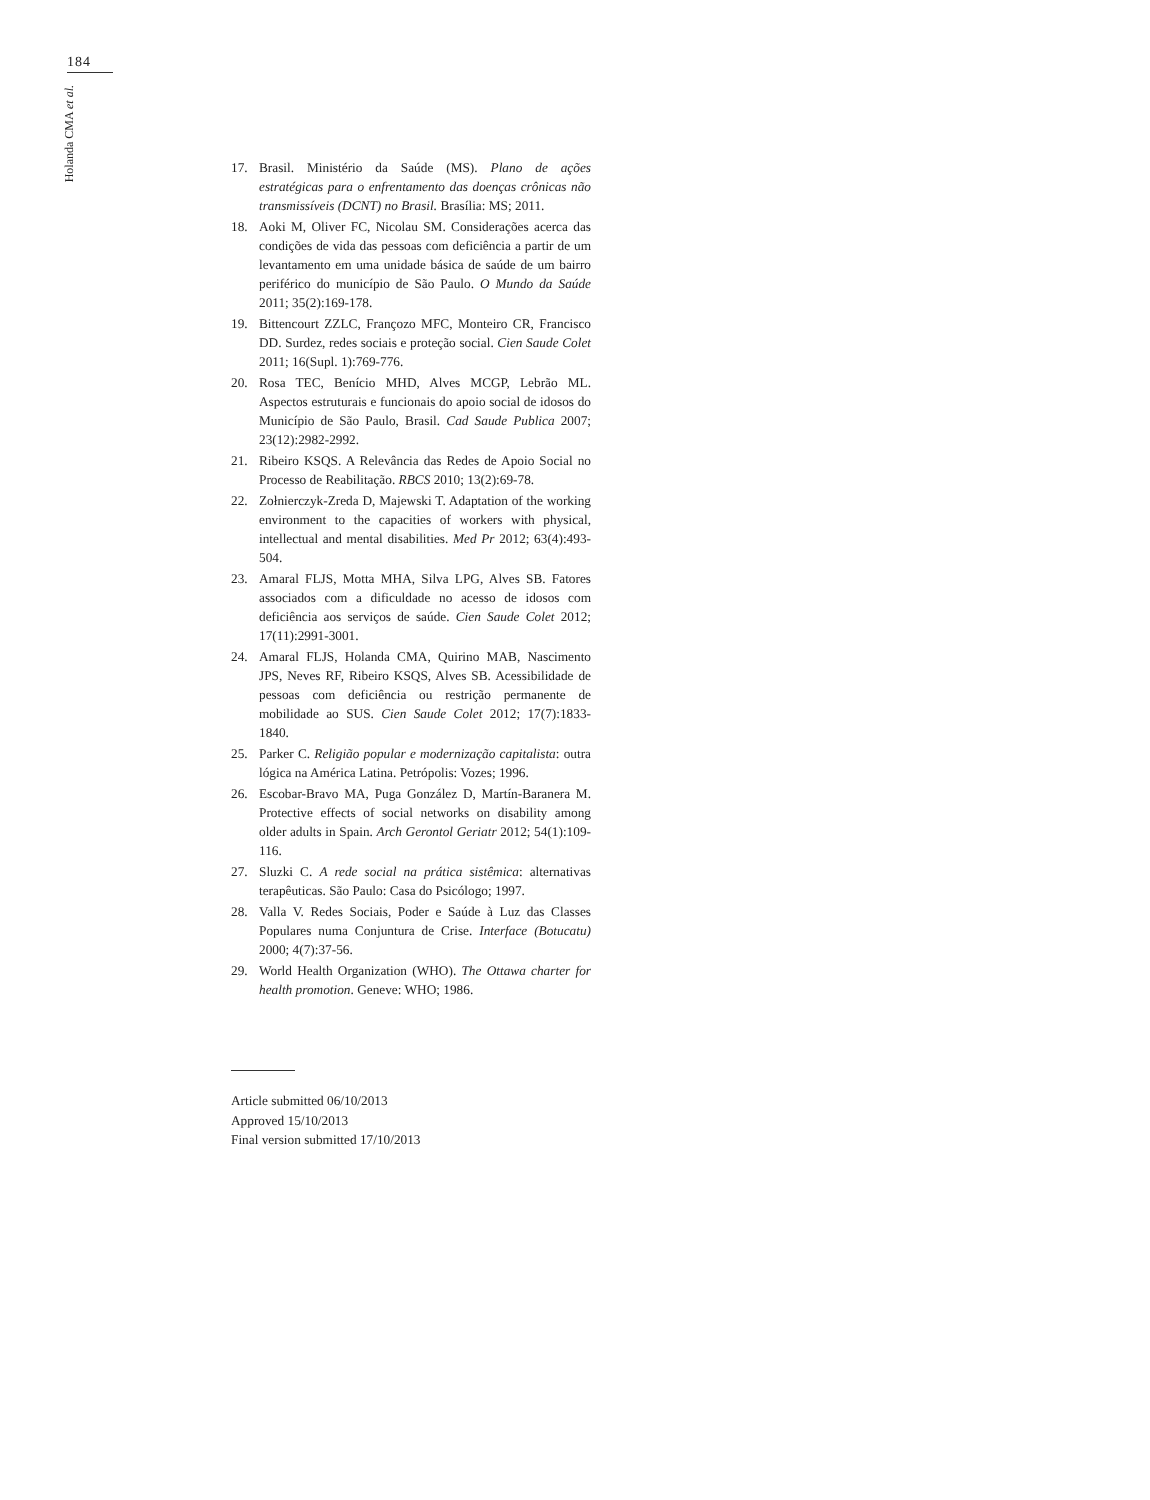184
Holanda CMA et al.
17. Brasil. Ministério da Saúde (MS). Plano de ações estratégicas para o enfrentamento das doenças crônicas não transmissíveis (DCNT) no Brasil. Brasília: MS; 2011.
18. Aoki M, Oliver FC, Nicolau SM. Considerações acerca das condições de vida das pessoas com deficiência a partir de um levantamento em uma unidade básica de saúde de um bairro periférico do município de São Paulo. O Mundo da Saúde 2011; 35(2):169-178.
19. Bittencourt ZZLC, Françozo MFC, Monteiro CR, Francisco DD. Surdez, redes sociais e proteção social. Cien Saude Colet 2011; 16(Supl. 1):769-776.
20. Rosa TEC, Benício MHD, Alves MCGP, Lebrão ML. Aspectos estruturais e funcionais do apoio social de idosos do Município de São Paulo, Brasil. Cad Saude Publica 2007; 23(12):2982-2992.
21. Ribeiro KSQS. A Relevância das Redes de Apoio Social no Processo de Reabilitação. RBCS 2010; 13(2):69-78.
22. Zołnierczyk-Zreda D, Majewski T. Adaptation of the working environment to the capacities of workers with physical, intellectual and mental disabilities. Med Pr 2012; 63(4):493-504.
23. Amaral FLJS, Motta MHA, Silva LPG, Alves SB. Fatores associados com a dificuldade no acesso de idosos com deficiência aos serviços de saúde. Cien Saude Colet 2012; 17(11):2991-3001.
24. Amaral FLJS, Holanda CMA, Quirino MAB, Nascimento JPS, Neves RF, Ribeiro KSQS, Alves SB. Acessibilidade de pessoas com deficiência ou restrição permanente de mobilidade ao SUS. Cien Saude Colet 2012; 17(7):1833-1840.
25. Parker C. Religião popular e modernização capitalista: outra lógica na América Latina. Petrópolis: Vozes; 1996.
26. Escobar-Bravo MA, Puga González D, Martín-Baranera M. Protective effects of social networks on disability among older adults in Spain. Arch Gerontol Geriatr 2012; 54(1):109-116.
27. Sluzki C. A rede social na prática sistêmica: alternativas terapêuticas. São Paulo: Casa do Psicólogo; 1997.
28. Valla V. Redes Sociais, Poder e Saúde à Luz das Classes Populares numa Conjuntura de Crise. Interface (Botucatu) 2000; 4(7):37-56.
29. World Health Organization (WHO). The Ottawa charter for health promotion. Geneve: WHO; 1986.
Article submitted 06/10/2013
Approved 15/10/2013
Final version submitted 17/10/2013